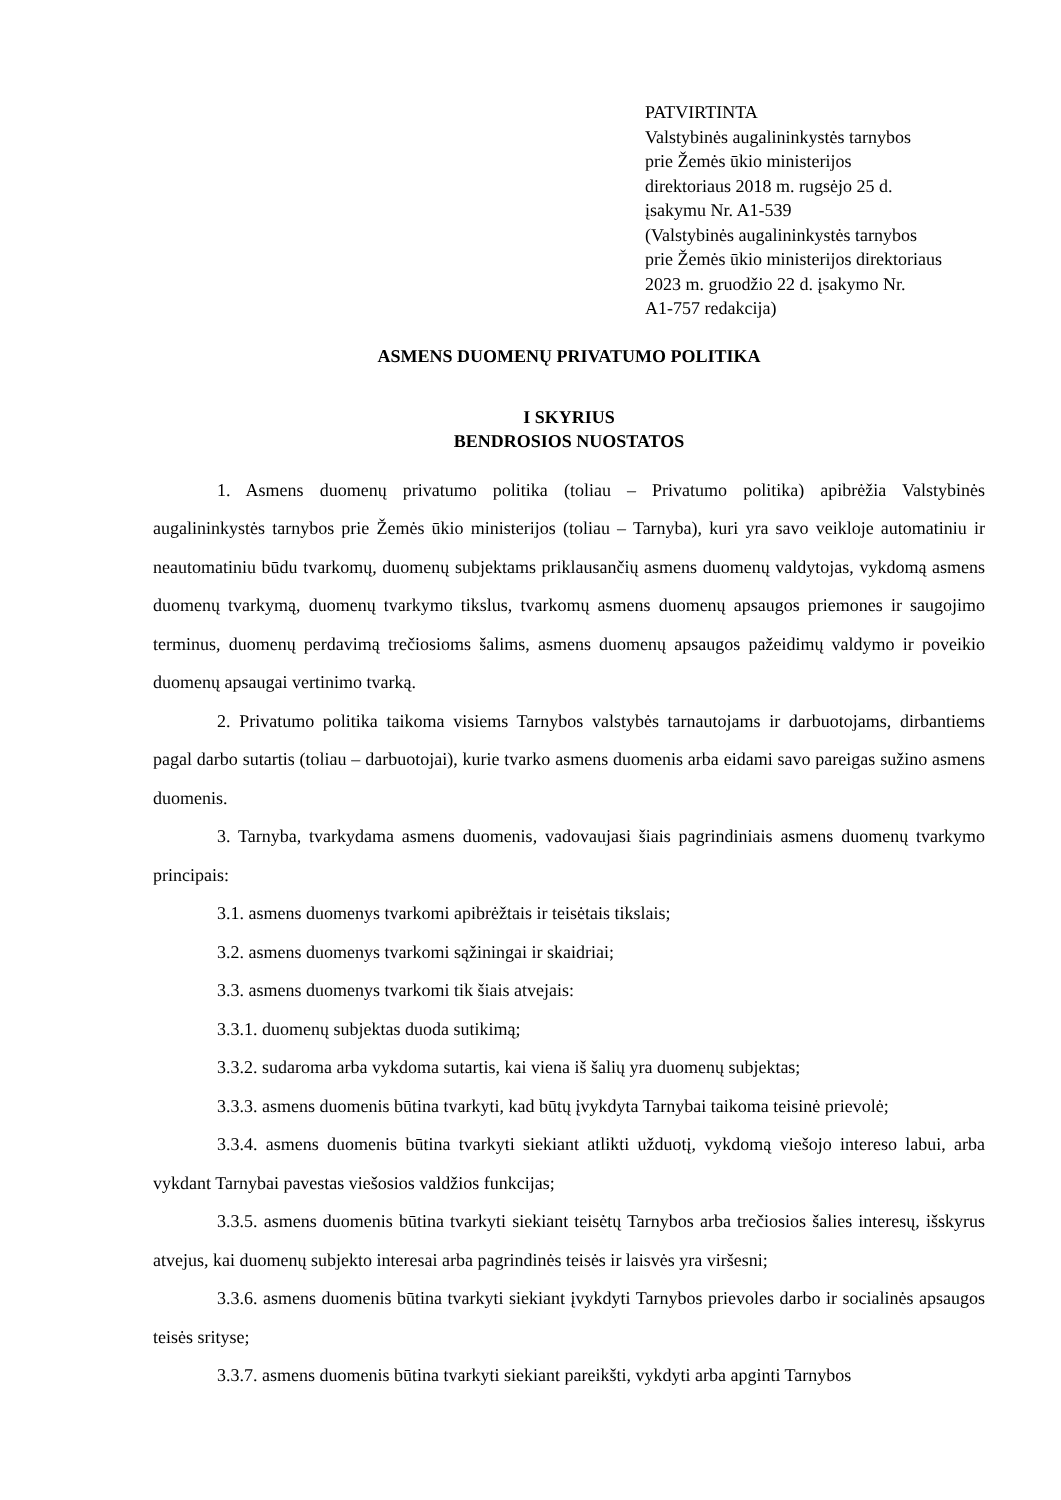PATVIRTINTA
Valstybinės augalininkystės tarnybos
prie Žemės ūkio ministerijos
direktoriaus 2018 m. rugsėjo 25 d.
įsakymu Nr. A1-539
(Valstybinės augalininkystės tarnybos
prie Žemės ūkio ministerijos direktoriaus
2023 m. gruodžio 22 d. įsakymo Nr.
A1-757 redakcija)
ASMENS DUOMENŲ PRIVATUMO POLITIKA
I SKYRIUS
BENDROSIOS NUOSTATOS
1. Asmens duomenų privatumo politika (toliau – Privatumo politika) apibrėžia Valstybinės augalininkystės tarnybos prie Žemės ūkio ministerijos (toliau – Tarnyba), kuri yra savo veikloje automatiniu ir neautomatiniu būdu tvarkomų, duomenų subjektams priklausančių asmens duomenų valdytojas, vykdomą asmens duomenų tvarkymą, duomenų tvarkymo tikslus, tvarkomų asmens duomenų apsaugos priemones ir saugojimo terminus, duomenų perdavimą trečiosioms šalims, asmens duomenų apsaugos pažeidimų valdymo ir poveikio duomenų apsaugai vertinimo tvarką.
2. Privatumo politika taikoma visiems Tarnybos valstybės tarnautojams ir darbuotojams, dirbantiems pagal darbo sutartis (toliau – darbuotojai), kurie tvarko asmens duomenis arba eidami savo pareigas sužino asmens duomenis.
3. Tarnyba, tvarkydama asmens duomenis, vadovaujasi šiais pagrindiniais asmens duomenų tvarkymo principais:
3.1. asmens duomenys tvarkomi apibrėžtais ir teisėtais tikslais;
3.2. asmens duomenys tvarkomi sąžiningai ir skaidriai;
3.3. asmens duomenys tvarkomi tik šiais atvejais:
3.3.1. duomenų subjektas duoda sutikimą;
3.3.2. sudaroma arba vykdoma sutartis, kai viena iš šalių yra duomenų subjektas;
3.3.3. asmens duomenis būtina tvarkyti, kad būtų įvykdyta Tarnybai taikoma teisinė prievolė;
3.3.4. asmens duomenis būtina tvarkyti siekiant atlikti užduotį, vykdomą viešojo intereso labui, arba vykdant Tarnybai pavestas viešosios valdžios funkcijas;
3.3.5. asmens duomenis būtina tvarkyti siekiant teisėtų Tarnybos arba trečiosios šalies interesų, išskyrus atvejus, kai duomenų subjekto interesai arba pagrindinės teisės ir laisvės yra viršesni;
3.3.6. asmens duomenis būtina tvarkyti siekiant įvykdyti Tarnybos prievoles darbo ir socialinės apsaugos teisės srityse;
3.3.7. asmens duomenis būtina tvarkyti siekiant pareikšti, vykdyti arba apginti Tarnybos